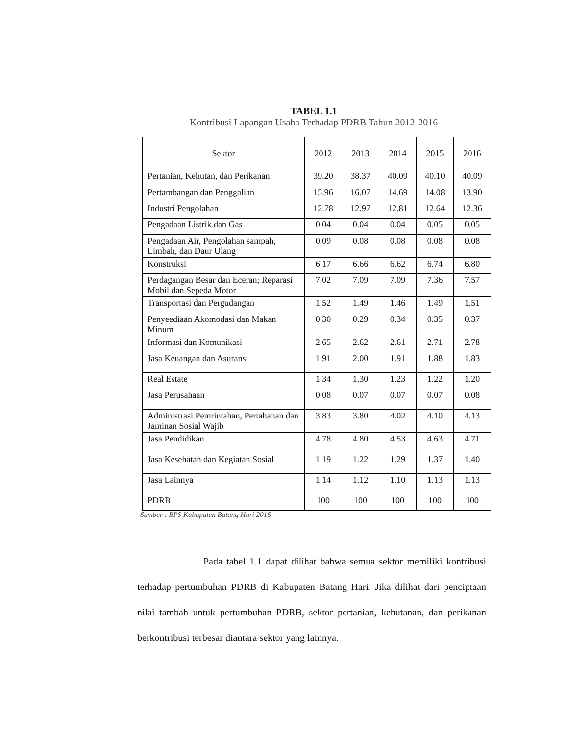TABEL 1.1
Kontribusi Lapangan Usaha Terhadap PDRB Tahun 2012-2016
| Sektor | 2012 | 2013 | 2014 | 2015 | 2016 |
| --- | --- | --- | --- | --- | --- |
| Pertanian, Kehutan, dan Perikanan | 39.20 | 38.37 | 40.09 | 40.10 | 40.09 |
| Pertambangan dan Penggalian | 15.96 | 16.07 | 14.69 | 14.08 | 13.90 |
| Industri Pengolahan | 12.78 | 12.97 | 12.81 | 12.64 | 12.36 |
| Pengadaan Listrik dan Gas | 0.04 | 0.04 | 0.04 | 0.05 | 0.05 |
| Pengadaan Air, Pengolahan sampah, Limbah, dan Daur Ulang | 0.09 | 0.08 | 0.08 | 0.08 | 0.08 |
| Konstruksi | 6.17 | 6.66 | 6.62 | 6.74 | 6.80 |
| Perdagangan Besar dan Eceran; Reparasi Mobil dan Sepeda Motor | 7.02 | 7.09 | 7.09 | 7.36 | 7.57 |
| Transportasi dan Pergudangan | 1.52 | 1.49 | 1.46 | 1.49 | 1.51 |
| Penyeediaan Akomodasi dan Makan Minum | 0.30 | 0.29 | 0.34 | 0.35 | 0.37 |
| Informasi dan Komunikasi | 2.65 | 2.62 | 2.61 | 2.71 | 2.78 |
| Jasa Keuangan dan Asuransi | 1.91 | 2.00 | 1.91 | 1.88 | 1.83 |
| Real Estate | 1.34 | 1.30 | 1.23 | 1.22 | 1.20 |
| Jasa Perusahaan | 0.08 | 0.07 | 0.07 | 0.07 | 0.08 |
| Administrasi Pemrintahan, Pertahanan dan Jaminan Sosial Wajib | 3.83 | 3.80 | 4.02 | 4.10 | 4.13 |
| Jasa Pendidikan | 4.78 | 4.80 | 4.53 | 4.63 | 4.71 |
| Jasa Kesehatan dan Kegiatan Sosial | 1.19 | 1.22 | 1.29 | 1.37 | 1.40 |
| Jasa Lainnya | 1.14 | 1.12 | 1.10 | 1.13 | 1.13 |
| PDRB | 100 | 100 | 100 | 100 | 100 |
Sumber : BPS Kabupaten Batang Hari 2016
Pada tabel 1.1 dapat dilihat bahwa semua sektor memiliki kontribusi terhadap pertumbuhan PDRB di Kabupaten Batang Hari. Jika dilihat dari penciptaan nilai tambah untuk pertumbuhan PDRB, sektor pertanian, kehutanan, dan perikanan berkontribusi terbesar diantara sektor yang lainnya.